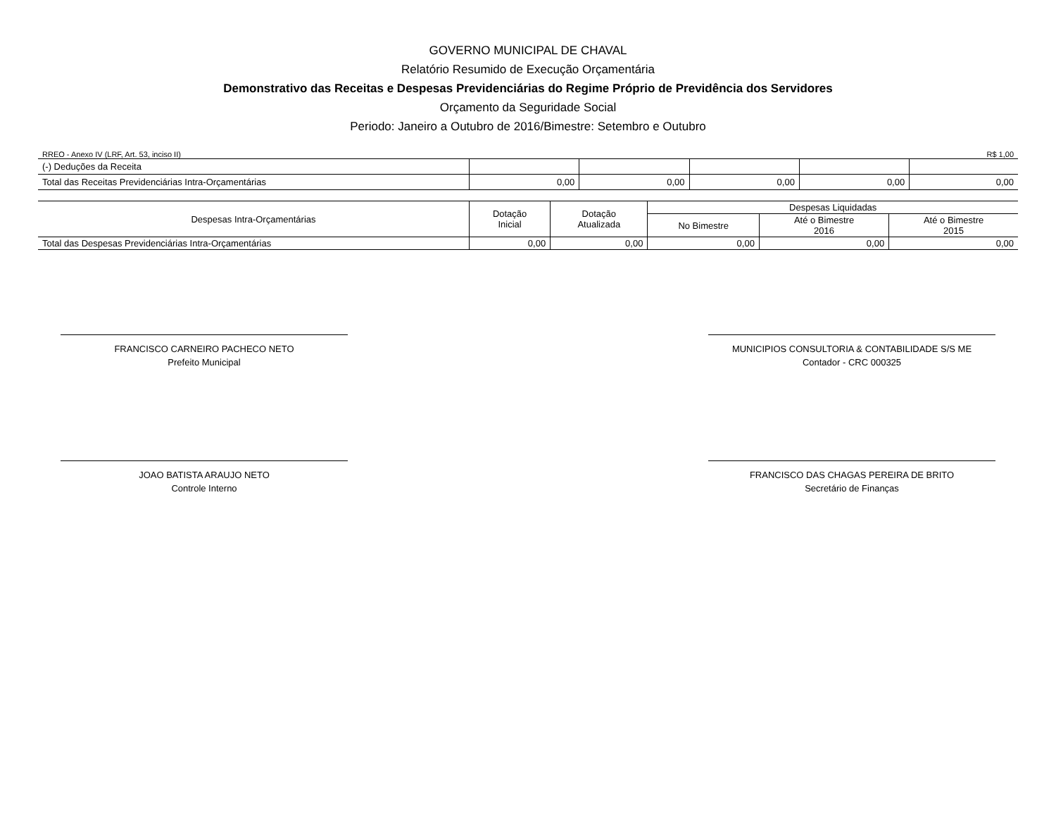GOVERNO MUNICIPAL DE CHAVAL
Relatório Resumido de Execução Orçamentária
Demonstrativo das Receitas e Despesas Previdenciárias do Regime Próprio de Previdência dos Servidores
Orçamento da Seguridade Social
Periodo: Janeiro a Outubro de 2016/Bimestre: Setembro e Outubro
RREO - Anexo IV (LRF, Art. 53, inciso II) R$ 1,00
| (-) Deduções da Receita | | | | | |
| Total das Receitas Previdenciárias Intra-Orçamentárias | 0,00 | 0,00 | 0,00 | 0,00 | 0,00 |
| Despesas Intra-Orçamentárias | Dotação Inicial | Dotação Atualizada | Despesas Liquidadas | | |
| --- | --- | --- | --- | --- | --- |
| | | | No Bimestre | Até o Bimestre 2016 | Até o Bimestre 2015 |
| Total das Despesas Previdenciárias Intra-Orçamentárias | 0,00 | 0,00 | 0,00 | 0,00 | 0,00 |
FRANCISCO CARNEIRO PACHECO NETO
Prefeito Municipal
MUNICIPIOS CONSULTORIA & CONTABILIDADE S/S ME
Contador - CRC 000325
JOAO BATISTA ARAUJO NETO
Controle Interno
FRANCISCO DAS CHAGAS PEREIRA DE BRITO
Secretário de Finanças